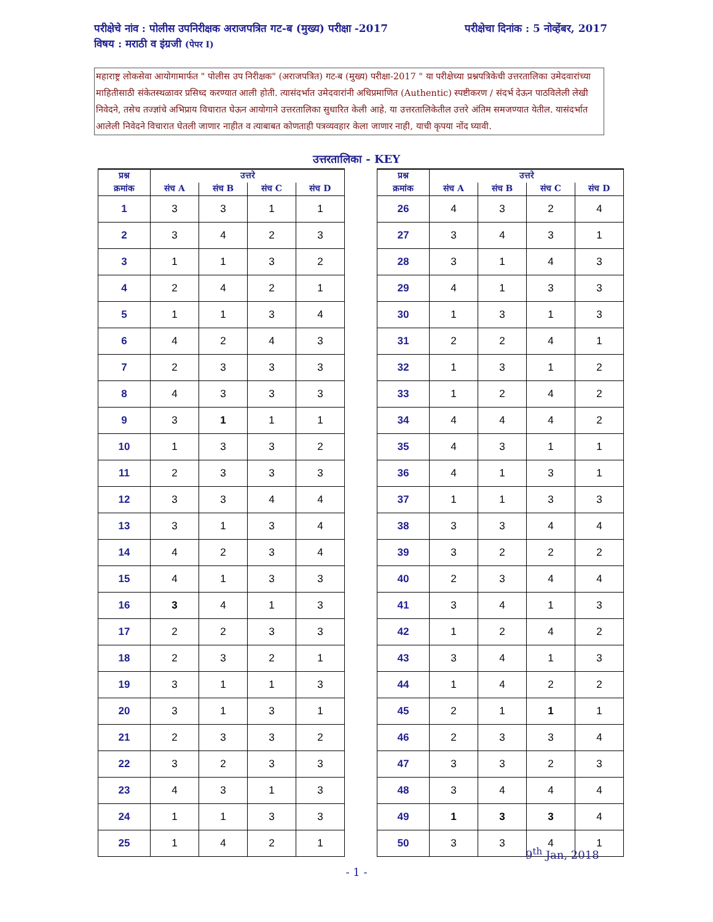परीक्षेचा दिनांक : 5 नोव्हेंबर, 2017 परीक्षेचे नांव : पोलीस उपनिरीक्षक अराजपत्रित गट-ब (मुख्य) परीक्षा -2017
विषय : मराठी व इंग्रजी (पेपर I)
महाराष्ट्र लोकसेवा आयोगामार्फत " पोलीस उप निरीक्षक" (अराजपत्रित) गट-ब (मुख्य) परीक्षा-2017 " या परीक्षेच्या प्रश्नपत्रिकेची उत्तरतालिका उमेदवारांच्या माहितीसाठी संकेतस्थळावर प्रसिध्द करण्यात आली होती. त्यासंदर्भात उमेदवारांनी अधिप्रमाणित (Authentic) स्पष्टीकरण / संदर्भ देऊन पाठविलेली लेखी निवेदने, तसेच तज्ज्ञांचे अभिप्राय विचारात घेऊन आयोगाने उत्तरतालिका सुधारित केली आहे. या उत्तरतालिकेतील उत्तरे अंतिम समजण्यात येतील. यासंदर्भात आलेली निवेदने विचारात घेतली जाणार नाहीत व त्याबाबत कोणताही पत्रव्यवहार केला जाणार नाही, याची कृपया नोंद घ्यावी.
उत्तरतालिका - KEY
| प्रश्न | उत्तरे | | | |
| --- | --- | --- | --- | --- |
| क्रमांक | संच A | संच B | संच C | संच D |
| 1 | 3 | 3 | 1 | 1 |
| 2 | 3 | 4 | 2 | 3 |
| 3 | 1 | 1 | 3 | 2 |
| 4 | 2 | 4 | 2 | 1 |
| 5 | 1 | 1 | 3 | 4 |
| 6 | 4 | 2 | 4 | 3 |
| 7 | 2 | 3 | 3 | 3 |
| 8 | 4 | 3 | 3 | 3 |
| 9 | 3 | 1 | 1 | 1 |
| 10 | 1 | 3 | 3 | 2 |
| 11 | 2 | 3 | 3 | 3 |
| 12 | 3 | 3 | 4 | 4 |
| 13 | 3 | 1 | 3 | 4 |
| 14 | 4 | 2 | 3 | 4 |
| 15 | 4 | 1 | 3 | 3 |
| 16 | 3 | 4 | 1 | 3 |
| 17 | 2 | 2 | 3 | 3 |
| 18 | 2 | 3 | 2 | 1 |
| 19 | 3 | 1 | 1 | 3 |
| 20 | 3 | 1 | 3 | 1 |
| 21 | 2 | 3 | 3 | 2 |
| 22 | 3 | 2 | 3 | 3 |
| 23 | 4 | 3 | 1 | 3 |
| 24 | 1 | 1 | 3 | 3 |
| 25 | 1 | 4 | 2 | 1 |
| प्रश्न | उत्तरे | | | |
| --- | --- | --- | --- | --- |
| क्रमांक | संच A | संच B | संच C | संच D |
| 26 | 4 | 3 | 2 | 4 |
| 27 | 3 | 4 | 3 | 1 |
| 28 | 3 | 1 | 4 | 3 |
| 29 | 4 | 1 | 3 | 3 |
| 30 | 1 | 3 | 1 | 3 |
| 31 | 2 | 2 | 4 | 1 |
| 32 | 1 | 3 | 1 | 2 |
| 33 | 1 | 2 | 4 | 2 |
| 34 | 4 | 4 | 4 | 2 |
| 35 | 4 | 3 | 1 | 1 |
| 36 | 4 | 1 | 3 | 1 |
| 37 | 1 | 1 | 3 | 3 |
| 38 | 3 | 3 | 4 | 4 |
| 39 | 3 | 2 | 2 | 2 |
| 40 | 2 | 3 | 4 | 4 |
| 41 | 3 | 4 | 1 | 3 |
| 42 | 1 | 2 | 4 | 2 |
| 43 | 3 | 4 | 1 | 3 |
| 44 | 1 | 4 | 2 | 2 |
| 45 | 2 | 1 | 1 | 1 |
| 46 | 2 | 3 | 3 | 4 |
| 47 | 3 | 3 | 2 | 3 |
| 48 | 3 | 4 | 4 | 4 |
| 49 | 1 | 3 | 3 | 4 |
| 50 | 3 | 3 | 4 | 1 |
9<sup>th</sup> Jan, 2018
- 1 -